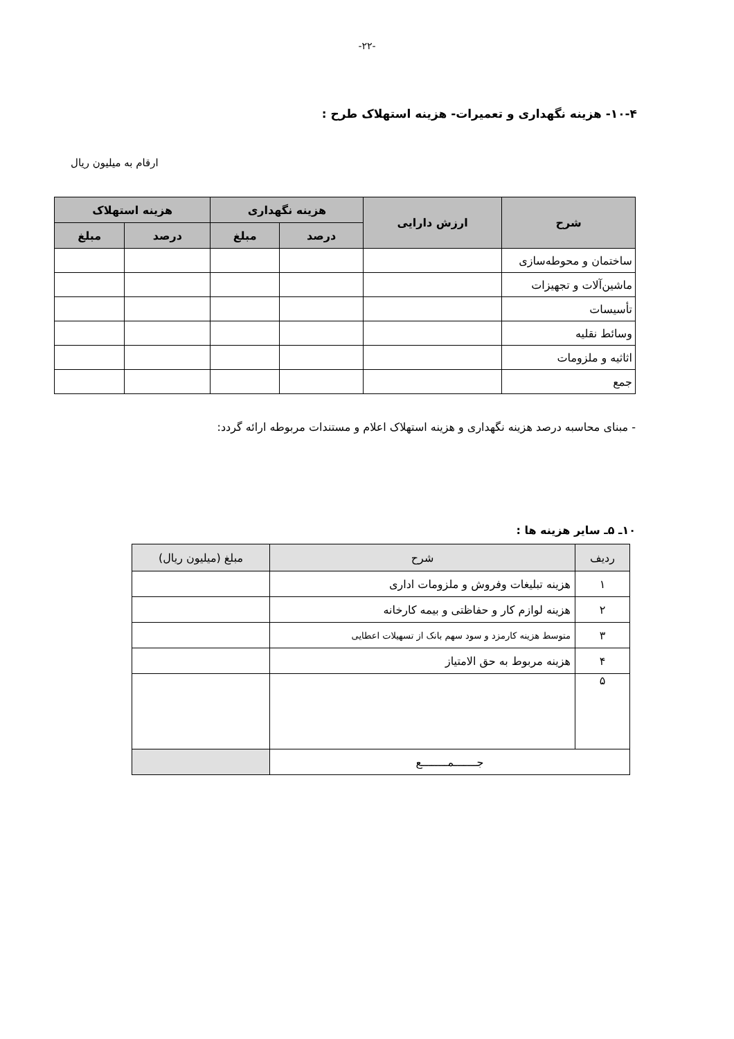-۲۲-
۱۰-۴- هزینه نگهداری و تعمیرات- هزینه استهلاک طرح :
ارقام به میلیون ریال
| شرح | ارزش دارایی | هزینه نگهداری | | هزینه استهلاک | |
| --- | --- | --- | --- | --- | --- |
| | | درصد | مبلغ | درصد | مبلغ |
| ساختمان و محوطه‌سازی | | | | | |
| ماشین‌آلات و تجهیزات | | | | | |
| تأسیسات | | | | | |
| وسائط نقلیه | | | | | |
| اثاثیه و ملزومات | | | | | |
| جمع | | | | | |
- مبنای محاسبه درصد هزینه نگهداری و هزینه استهلاک اعلام و مستندات مربوطه ارائه گردد:
۱۰ـ ۵ـ سایر هزینه ها :
| ردیف | شرح | مبلغ (میلیون ریال) |
| --- | --- | --- |
| ۱ | هزینه تبلیغات وفروش و ملزومات اداری | |
| ۲ | هزینه لوازم کار و حفاظتی و بیمه کارخانه | |
| ۳ | متوسط هزینه کارمزد و سود سهم بانک از تسهیلات اعطایی | |
| ۴ | هزینه مربوط به حق الامتیاز | |
| ۵ | | |
| جـــــــمــــــــع | | |